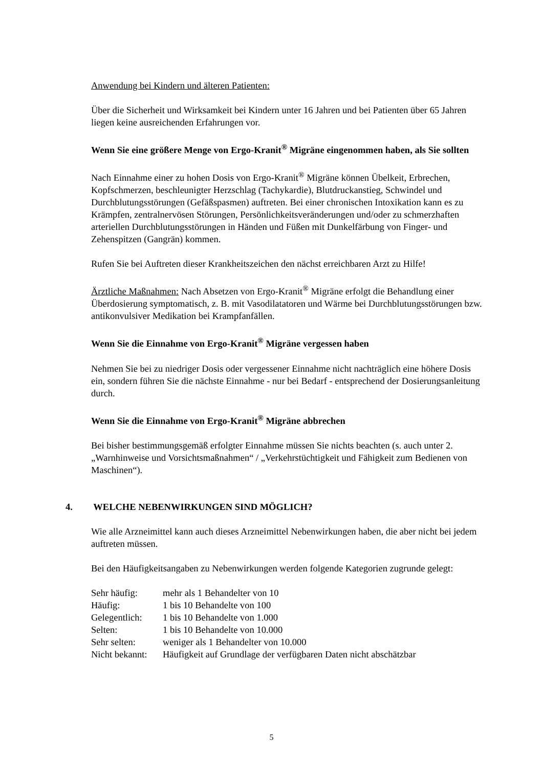Anwendung bei Kindern und älteren Patienten:
Über die Sicherheit und Wirksamkeit bei Kindern unter 16 Jahren und bei Patienten über 65 Jahren liegen keine ausreichenden Erfahrungen vor.
Wenn Sie eine größere Menge von Ergo-Kranit<sup>®</sup> Migräne eingenommen haben, als Sie sollten
Nach Einnahme einer zu hohen Dosis von Ergo-Kranit<sup>®</sup> Migräne können Übelkeit, Erbrechen, Kopfschmerzen, beschleunigter Herzschlag (Tachykardie), Blutdruckanstieg, Schwindel und Durchblutungsstörungen (Gefäßspasmen) auftreten. Bei einer chronischen Intoxikation kann es zu Krämpfen, zentralnervösen Störungen, Persönlichkeitsveränderungen und/oder zu schmerzhaften arteriellen Durchblutungsstörungen in Händen und Füßen mit Dunkelfärbung von Finger- und Zehenspitzen (Gangrän) kommen.
Rufen Sie bei Auftreten dieser Krankheitszeichen den nächst erreichbaren Arzt zu Hilfe!
Ärztliche Maßnahmen: Nach Absetzen von Ergo-Kranit<sup>®</sup> Migräne erfolgt die Behandlung einer Überdosierung symptomatisch, z. B. mit Vasodilatatoren und Wärme bei Durchblutungsstörungen bzw. antikonvulsiver Medikation bei Krampfanfällen.
Wenn Sie die Einnahme von Ergo-Kranit<sup>®</sup> Migräne vergessen haben
Nehmen Sie bei zu niedriger Dosis oder vergessener Einnahme nicht nachträglich eine höhere Dosis ein, sondern führen Sie die nächste Einnahme - nur bei Bedarf - entsprechend der Dosierungsanleitung durch.
Wenn Sie die Einnahme von Ergo-Kranit<sup>®</sup> Migräne abbrechen
Bei bisher bestimmungsgemäß erfolgter Einnahme müssen Sie nichts beachten (s. auch unter 2. „Warnhinweise und Vorsichtsmaßnahmen“ / „Verkehrstüchtigkeit und Fähigkeit zum Bedienen von Maschinen“).
4. WELCHE NEBENWIRKUNGEN SIND MÖGLICH?
Wie alle Arzneimittel kann auch dieses Arzneimittel Nebenwirkungen haben, die aber nicht bei jedem auftreten müssen.
Bei den Häufigkeitsangaben zu Nebenwirkungen werden folgende Kategorien zugrunde gelegt:
| Sehr häufig: | mehr als 1 Behandelter von 10 |
| Häufig: | 1 bis 10 Behandelte von 100 |
| Gelegentlich: | 1 bis 10 Behandelte von 1.000 |
| Selten: | 1 bis 10 Behandelte von 10.000 |
| Sehr selten: | weniger als 1 Behandelter von 10.000 |
| Nicht bekannt: | Häufigkeit auf Grundlage der verfügbaren Daten nicht abschätzbar |
5